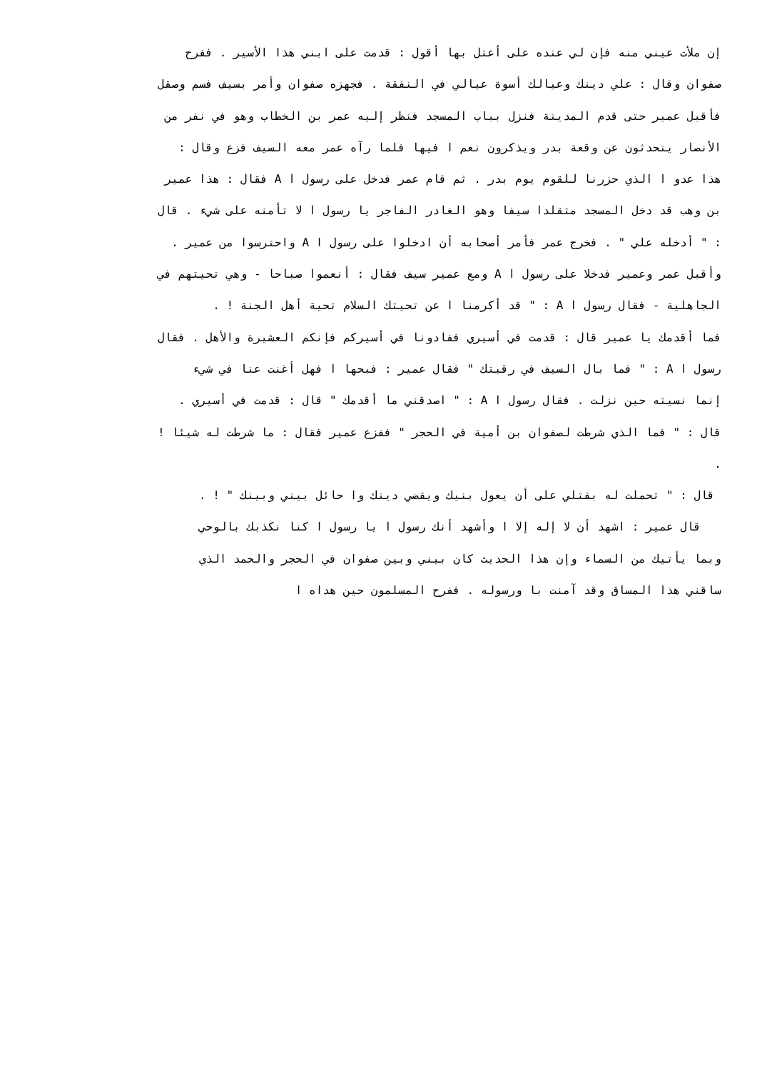إن ملأت عيني منه فإن لي عنده على أعتل بها أقول : قدمت على ابني هذا الأسير . ففرح
صفوان وقال : علي دينك وعيالك أسوة عيالي في النفقة . فجهزه صفوان وأمر بسيف فسم وصقل
فأقبل عمير حتى قدم المدينة فنزل بباب المسجد فنظر إليه عمر بن الخطاب وهو في نفر من
الأنصار يتحدثون عن وقعة بدر ويذكرون نعم ا فيها فلما رآه عمر معه السيف فزع وقال :
هذا عدو ا الذي حزرنا للقوم يوم بدر . ثم قام عمر فدخل على رسول ا A فقال : هذا عمير
بن وهب قد دخل المسجد متقلدا سيفا وهو الغادر الفاجر يا رسول ا لا تأمنه على شيء . قال
: " أدخله علي " . فخرج عمر فأمر أصحابه أن ادخلوا على رسول ا A واحترسوا من عمير .
وأقبل عمر وعمير فدخلا على رسول ا A ومع عمير سيف فقال : أنعموا صباحا - وهي تحيتهم في
الجاهلية - فقال رسول ا A : " قد أكرمنا ا عن تحيتك السلام تحية أهل الجنة ! .
فما أقدمك يا عمير قال : قدمت في أسيري ففادونا في أسيركم فإنكم العشيرة والأهل . فقال
رسول ا A : " فما بال السيف في رقبتك " فقال عمير : فبحها ا فهل أغنت عنا في شيء
إنما نسيته حين نزلت . فقال رسول ا A : " اصدقني ما أقدمك " قال : قدمت في أسيري .
قال : " فما الذي شرطت لصفوان بن أمية في الحجر " ففزع عمير فقال : ما شرطت له شيئا !
.
قال : " تحملت له بقتلي على أن يعول بنيك ويقضي دينك وا حائل بيني وبينك " ! .
قال عمير : اشهد أن لا إله إلا ا وأشهد أنك رسول ا يا رسول ا كنا نكذبك بالوحي
وبما يأتيك من السماء وإن هذا الحديث كان بيني وبين صفوان في الحجر والحمد الذي
ساقني هذا المساق وقد آمنت با ورسوله . ففرح المسلمون حين هداه ا